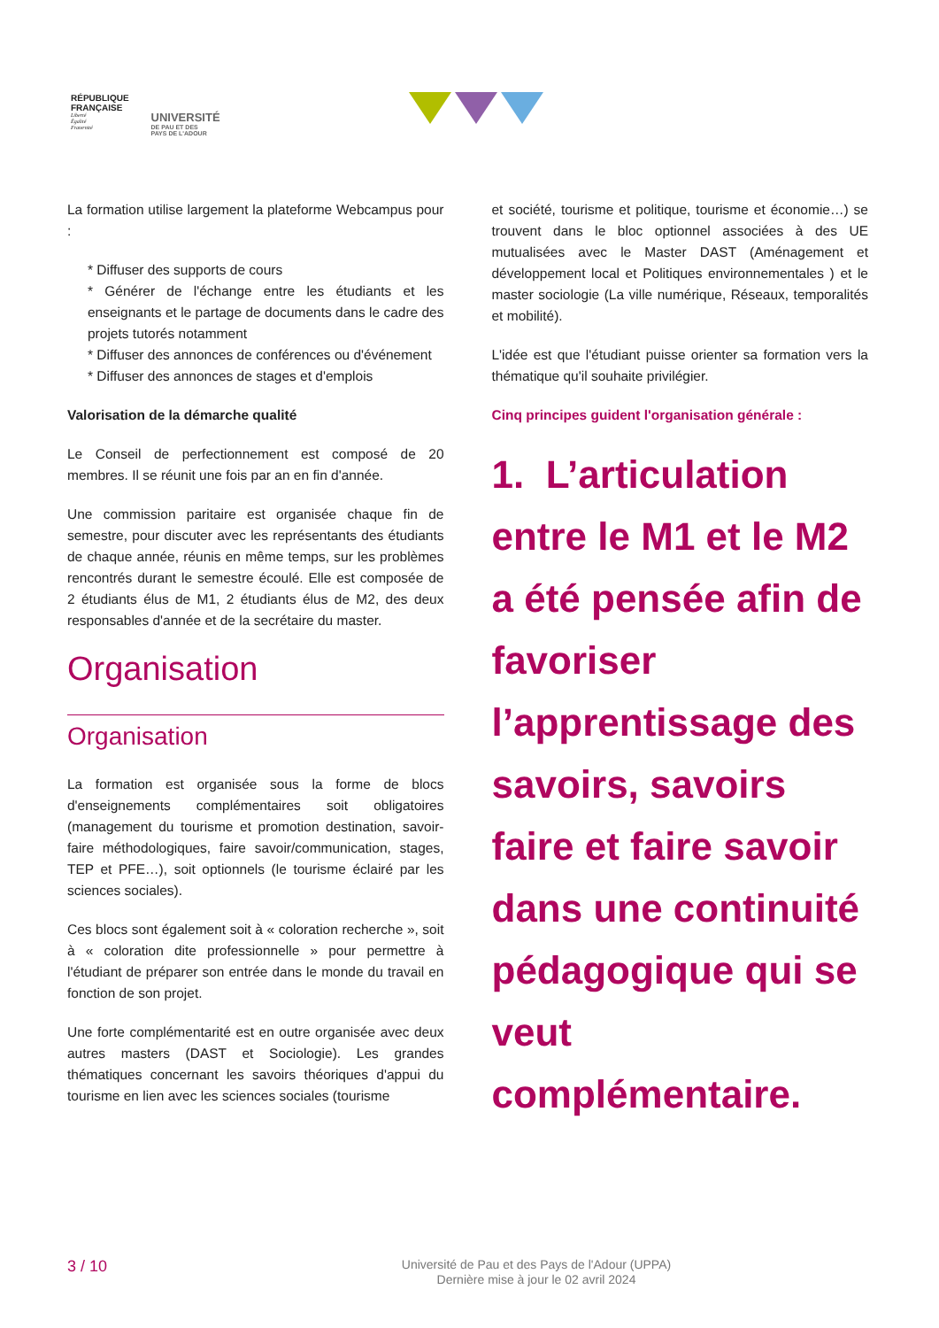RÉPUBLIQUE
FRANÇAISE
Liberté
Égalité
Fraternité
UNIVERSITÉ
DE PAU ET DES
PAYS DE L'ADOUR
La formation utilise largement la plateforme Webcampus pour :
* Diffuser des supports de cours
* Générer de l'échange entre les étudiants et les enseignants et le partage de documents dans le cadre des projets tutorés notamment
* Diffuser des annonces de conférences ou d'événement
* Diffuser des annonces de stages et d'emplois
Valorisation de la démarche qualité
Le Conseil de perfectionnement est composé de 20 membres. Il se réunit une fois par an en fin d'année.
Une commission paritaire est organisée chaque fin de semestre, pour discuter avec les représentants des étudiants de chaque année, réunis en même temps, sur les problèmes rencontrés durant le semestre écoulé. Elle est composée de 2 étudiants élus de M1, 2 étudiants élus de M2, des deux responsables d'année et de la secrétaire du master.
Organisation
Organisation
La formation est organisée sous la forme de blocs d'enseignements complémentaires soit obligatoires (management du tourisme et promotion destination, savoir-faire méthodologiques, faire savoir/communication, stages, TEP et PFE…), soit optionnels (le tourisme éclairé par les sciences sociales).
Ces blocs sont également soit à « coloration recherche », soit à « coloration dite professionnelle » pour permettre à l'étudiant de préparer son entrée dans le monde du travail en fonction de son projet.
Une forte complémentarité est en outre organisée avec deux autres masters (DAST et Sociologie). Les grandes thématiques concernant les savoirs théoriques d'appui du tourisme en lien avec les sciences sociales (tourisme
et société, tourisme et politique, tourisme et économie…) se trouvent dans le bloc optionnel associées à des UE mutualisées avec le Master DAST (Aménagement et développement local et Politiques environnementales ) et le master sociologie (La ville numérique, Réseaux, temporalités et mobilité).
L'idée est que l'étudiant puisse orienter sa formation vers la thématique qu'il souhaite privilégier.
Cinq principes guident l'organisation générale :
1. L’articulation entre le M1 et le M2 a été pensée afin de favoriser l’apprentissage des savoirs, savoirs faire et faire savoir dans une continuité pédagogique qui se veut complémentaire.
3 / 10
Université de Pau et des Pays de l'Adour (UPPA)
Dernière mise à jour le 02 avril 2024